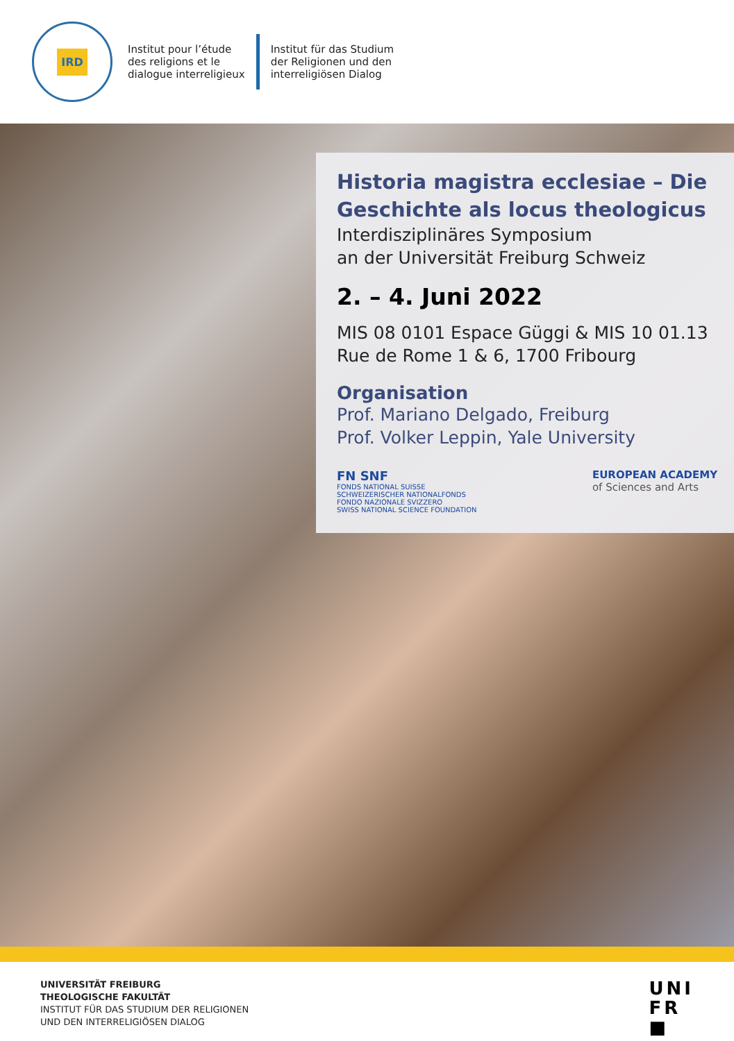IRD
Institut pour l’étude
des religions et le
dialogue interreligieux
Institut für das Studium
der Religionen und den
interreligiösen Dialog
Historia magistra ecclesiae – Die Geschichte als locus theologicus
Interdisziplinäres Symposium
an der Universität Freiburg Schweiz
2. – 4. Juni 2022
MIS 08 0101 Espace Güggi & MIS 10 01.13
Rue de Rome 1 & 6, 1700 Fribourg
Organisation
Prof. Mariano Delgado, Freiburg
Prof. Volker Leppin, Yale University
FN SNF
FONDS NATIONAL SUISSE
SCHWEIZERISCHER NATIONALFONDS
FONDO NAZIONALE SVIZZERO
SWISS NATIONAL SCIENCE FOUNDATION
EUROPEAN ACADEMY
of Sciences and Arts
UNIVERSITÄT FREIBURG
THEOLOGISCHE FAKULTÄT
INSTITUT FÜR DAS STUDIUM DER RELIGIONEN
UND DEN INTERRELIGIÖSEN DIALOG
UNI
FR
■